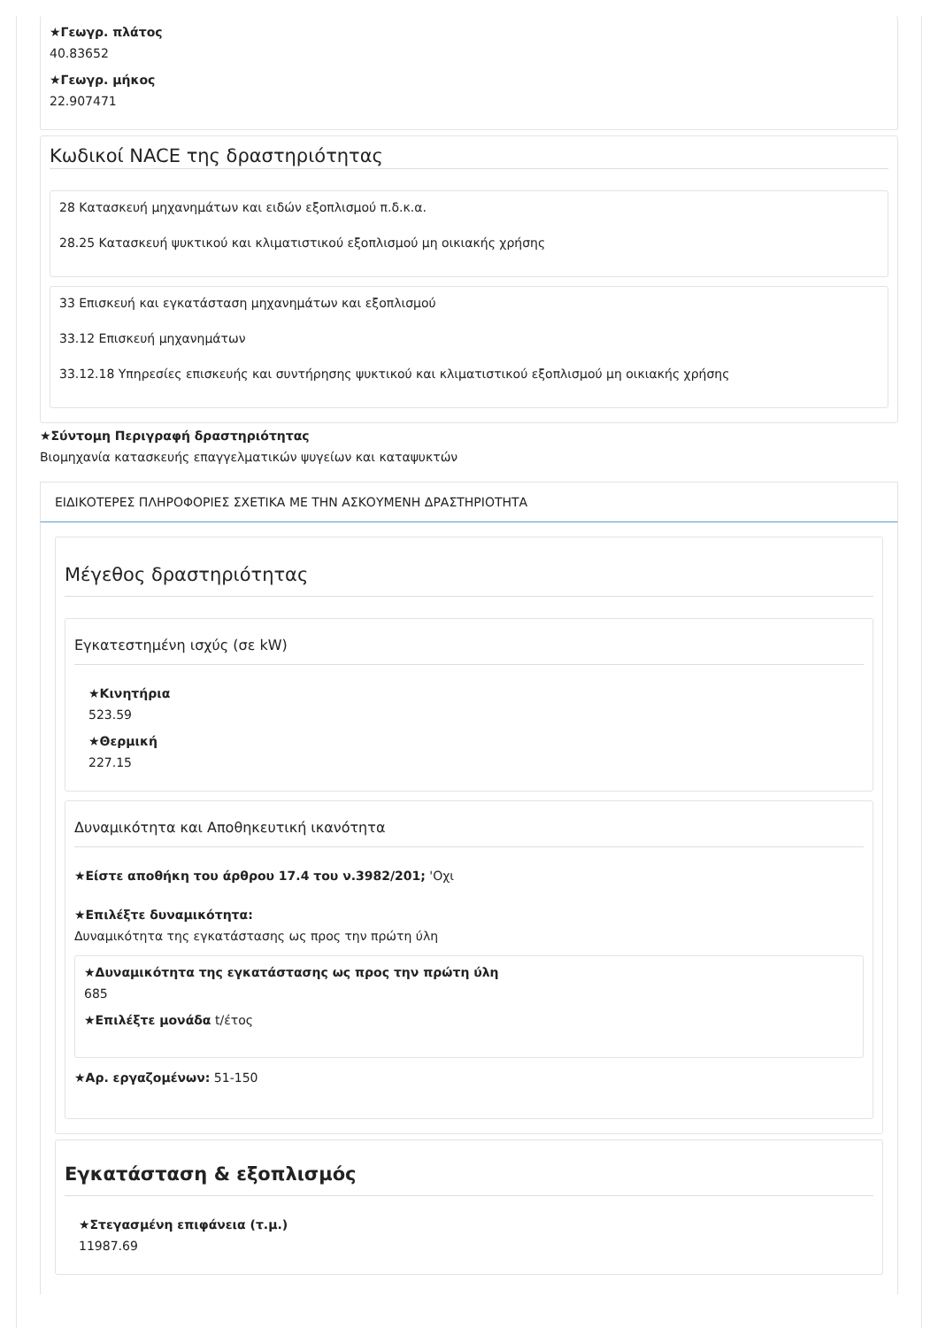★Γεωγρ. πλάτος
40.83652
★Γεωγρ. μήκος
22.907471
Κωδικοί NACE της δραστηριότητας
28 Κατασκευή μηχανημάτων και ειδών εξοπλισμού π.δ.κ.α.
28.25 Κατασκευή ψυκτικού και κλιματιστικού εξοπλισμού μη οικιακής χρήσης
33 Επισκευή και εγκατάσταση μηχανημάτων και εξοπλισμού
33.12 Επισκευή μηχανημάτων
33.12.18 Υπηρεσίες επισκευής και συντήρησης ψυκτικού και κλιματιστικού εξοπλισμού μη οικιακής χρήσης
★Σύντομη Περιγραφή δραστηριότητας
Βιομηχανία κατασκευής επαγγελματικών ψυγείων και καταψυκτών
ΕΙΔΙΚΟΤΕΡΕΣ ΠΛΗΡΟΦΟΡΙΕΣ ΣΧΕΤΙΚΑ ΜΕ ΤΗΝ ΑΣΚΟΥΜΕΝΗ ΔΡΑΣΤΗΡΙΟΤΗΤΑ
Μέγεθος δραστηριότητας
Εγκατεστημένη ισχύς (σε kW)
★Κινητήρια
523.59
★Θερμική
227.15
Δυναμικότητα και Αποθηκευτική ικανότητα
★Είστε αποθήκη του άρθρου 17.4 του ν.3982/201; 'Οχι
★Επιλέξτε δυναμικότητα:
Δυναμικότητα της εγκατάστασης ως προς την πρώτη ύλη
★Δυναμικότητα της εγκατάστασης ως προς την πρώτη ύλη
685
★Επιλέξτε μονάδα t/έτος
★Αρ. εργαζομένων: 51-150
Εγκατάσταση & εξοπλισμός
★Στεγασμένη επιφάνεια (τ.μ.)
11987.69